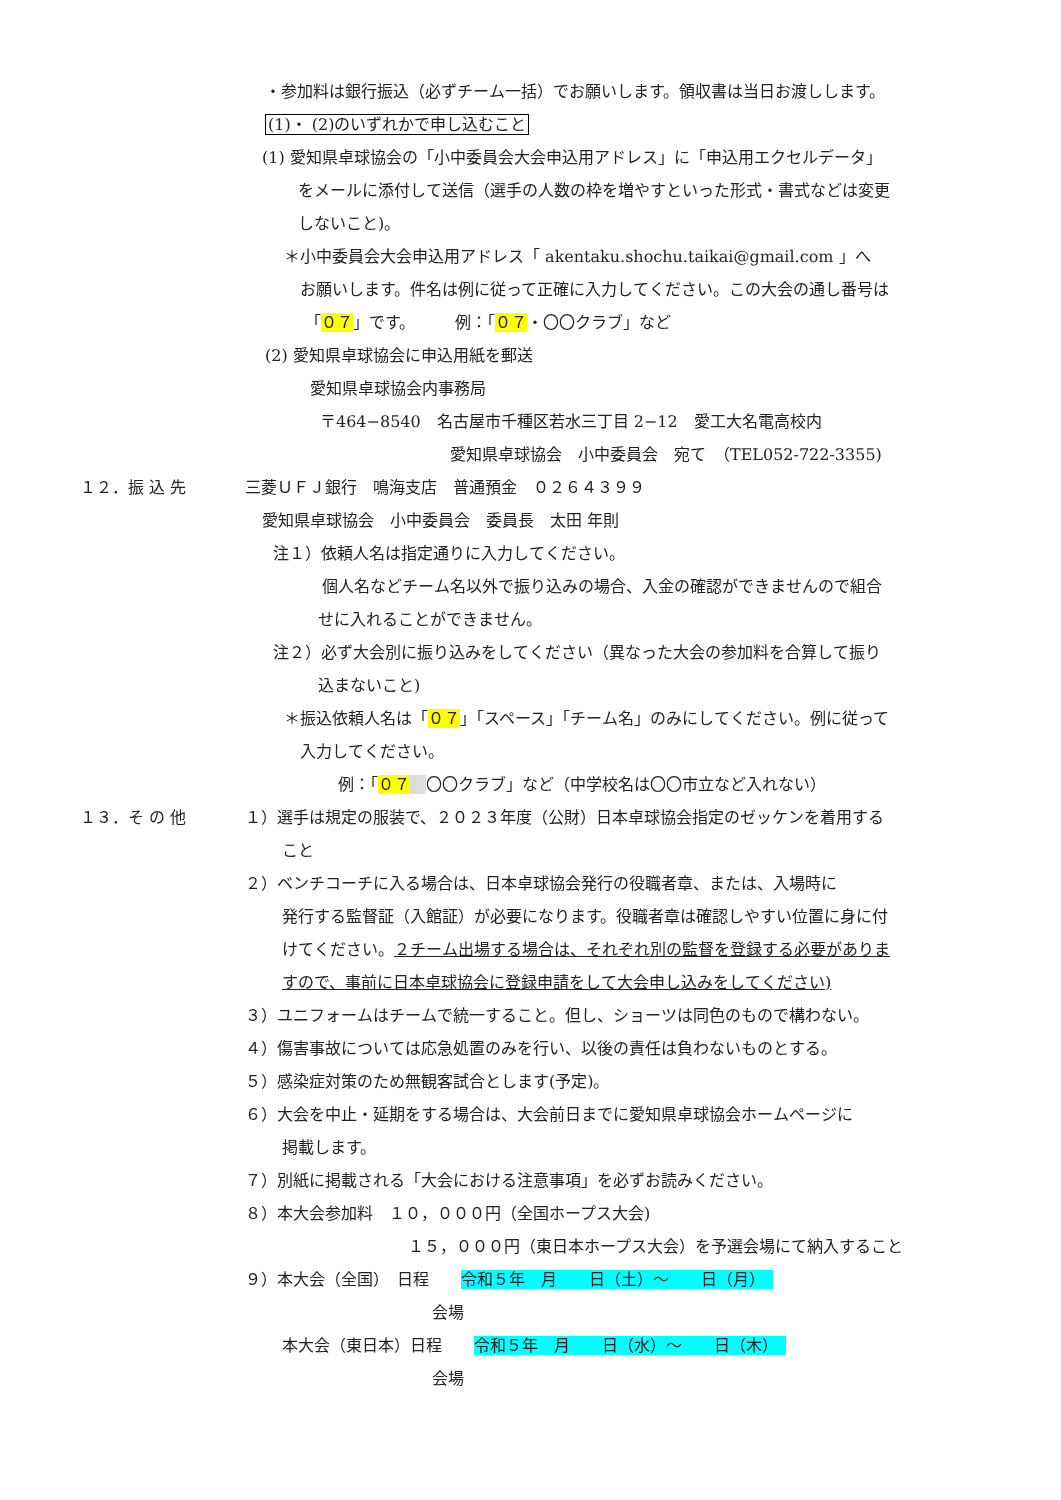・参加料は銀行振込（必ずチーム一括）でお願いします。領収書は当日お渡しします。
(1)・ (2)のいずれかで申し込むこと
(1) 愛知県卓球協会の「小中委員会大会申込用アドレス」に「申込用エクセルデータ」
をメールに添付して送信（選手の人数の枠を増やすといった形式・書式などは変更
しないこと)。
＊小中委員会大会申込用アドレス「 akentaku.shochu.taikai@gmail.com 」へ
お願いします。件名は例に従って正確に入力してください。この大会の通し番号は
「０７」です。　　　例：「０７・〇〇クラブ」など
(2) 愛知県卓球協会に申込用紙を郵送
愛知県卓球協会内事務局
〒464−8540　名古屋市千種区若水三丁目 2−12　愛工大名電高校内
愛知県卓球協会　小中委員会　宛て　（TEL052-722-3355)
１２．振 込 先 三菱ＵＦＪ銀行　鳴海支店　普通預金　０２６４３９９
愛知県卓球協会　小中委員会　委員長　太田 年則
注１）依頼人名は指定通りに入力してください。
個人名などチーム名以外で振り込みの場合、入金の確認ができませんので組合
せに入れることができません。
注２）必ず大会別に振り込みをしてください（異なった大会の参加料を合算して振り
込まないこと)
＊振込依頼人名は「０７」「スペース」「チーム名」のみにしてください。例に従って
入力してください。
例：「０７　 〇〇クラブ」など（中学校名は〇〇市立など入れない）
１３．そ の 他 １）選手は規定の服装で、２０２３年度（公財）日本卓球協会指定のゼッケンを着用する
こと
２）ベンチコーチに入る場合は、日本卓球協会発行の役職者章、または、入場時に
発行する監督証（入館証）が必要になります。役職者章は確認しやすい位置に身に付
けてください。２チーム出場する場合は、それぞれ別の監督を登録する必要がありま
すので、事前に日本卓球協会に登録申請をして大会申し込みをしてください)
３）ユニフォームはチームで統一すること。但し、ショーツは同色のもので構わない。
４）傷害事故については応急処置のみを行い、以後の責任は負わないものとする。
５）感染症対策のため無観客試合とします(予定)。
６）大会を中止・延期をする場合は、大会前日までに愛知県卓球協会ホームページに
掲載します。
７）別紙に掲載される「大会における注意事項」を必ずお読みください。
８）本大会参加料　１０，０００円（全国ホープス大会)
１５，０００円（東日本ホープス大会）を予選会場にて納入すること
９）本大会（全国）　日程　　令和５年　月　　日（土）～　　日（月）　
会場
本大会（東日本）日程　　令和５年　月　　日（水）～　　日（木）　
会場